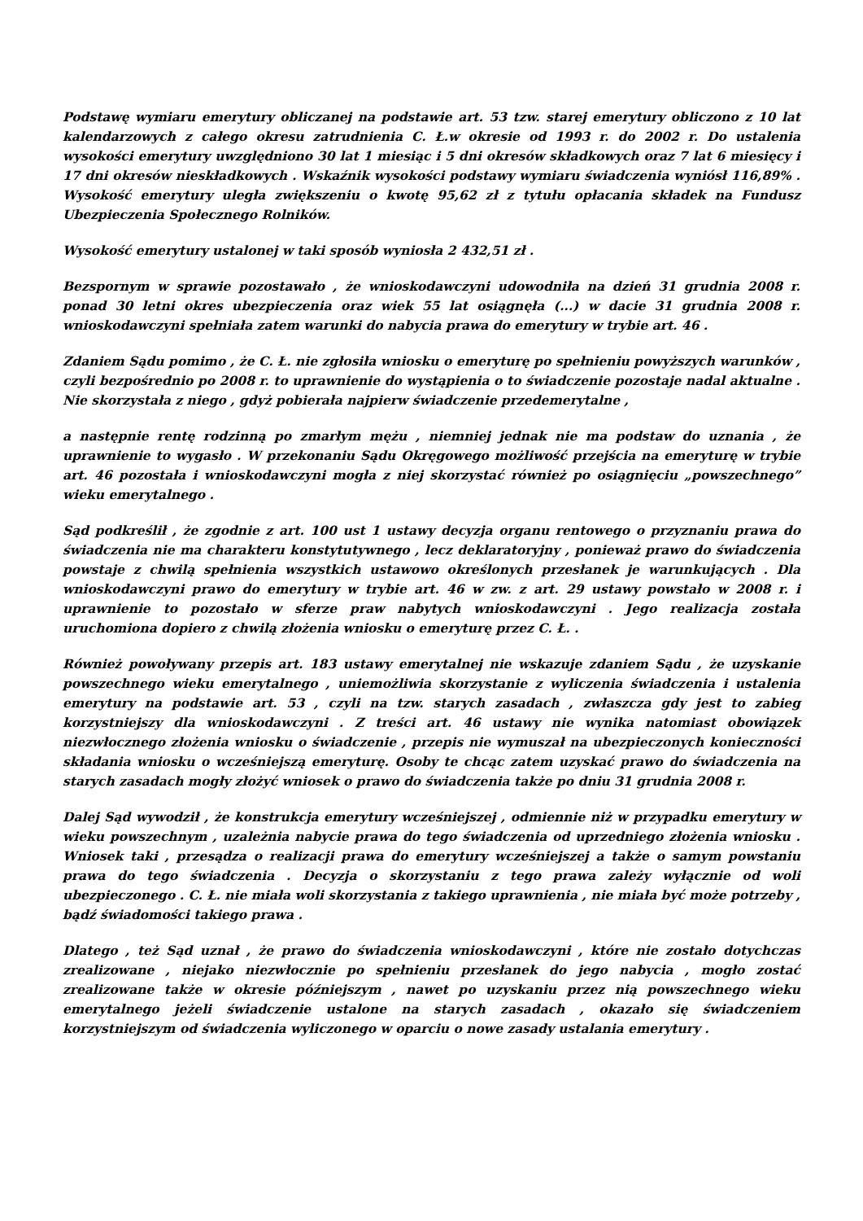Podstawę wymiaru emerytury obliczanej na podstawie art. 53 tzw. starej emerytury obliczono z 10 lat kalendarzowych z całego okresu zatrudnienia C. Ł.w okresie od 1993 r. do 2002 r. Do ustalenia wysokości emerytury uwzględniono 30 lat 1 miesiąc i 5 dni okresów składkowych oraz 7 lat 6 miesięcy i 17 dni okresów nieskładkowych . Wskaźnik wysokości podstawy wymiaru świadczenia wyniósł 116,89% . Wysokość emerytury uległa zwiększeniu o kwotę 95,62 zł z tytułu opłacania składek na Fundusz Ubezpieczenia Społecznego Rolników.
Wysokość emerytury ustalonej w taki sposób wyniosła 2 432,51 zł .
Bezspornym w sprawie pozostawało , że wnioskodawczyni udowodniła na dzień 31 grudnia 2008 r. ponad 30 letni okres ubezpieczenia oraz wiek 55 lat osiągnęła (...) w dacie 31 grudnia 2008 r. wnioskodawczyni spełniała zatem warunki do nabycia prawa do emerytury w trybie art. 46 .
Zdaniem Sądu pomimo , że C. Ł. nie zgłosiła wniosku o emeryturę po spełnieniu powyższych warunków , czyli bezpośrednio po 2008 r. to uprawnienie do wystąpienia o to świadczenie pozostaje nadal aktualne . Nie skorzystała z niego , gdyż pobierała najpierw świadczenie przedemerytalne ,
a następnie rentę rodzinną po zmarłym mężu , niemniej jednak nie ma podstaw do uznania , że uprawnienie to wygasło . W przekonaniu Sądu Okręgowego możliwość przejścia na emeryturę w trybie art. 46 pozostała i wnioskodawczyni mogła z niej skorzystać również po osiągnięciu „powszechnego” wieku emerytalnego .
Sąd podkreślił , że zgodnie z art. 100 ust 1 ustawy decyzja organu rentowego o przyznaniu prawa do świadczenia nie ma charakteru konstytutywnego , lecz deklaratoryjny , ponieważ prawo do świadczenia powstaje z chwilą spełnienia wszystkich ustawowo określonych przesłanek je warunkujących . Dla wnioskodawczyni prawo do emerytury w trybie art. 46 w zw. z art. 29 ustawy powstało w 2008 r. i uprawnienie to pozostało w sferze praw nabytych wnioskodawczyni . Jego realizacja została uruchomiona dopiero z chwilą złożenia wniosku o emeryturę przez C. Ł. .
Również powoływany przepis art. 183 ustawy emerytalnej nie wskazuje zdaniem Sądu , że uzyskanie powszechnego wieku emerytalnego , uniemożliwia skorzystanie z wyliczenia świadczenia i ustalenia emerytury na podstawie art. 53 , czyli na tzw. starych zasadach , zwłaszcza gdy jest to zabieg korzystniejszy dla wnioskodawczyni . Z treści art. 46 ustawy nie wynika natomiast obowiązek niezwłocznego złożenia wniosku o świadczenie , przepis nie wymuszał na ubezpieczonych konieczności składania wniosku o wcześniejszą emeryturę. Osoby te chcąc zatem uzyskać prawo do świadczenia na starych zasadach mogły złożyć wniosek o prawo do świadczenia także po dniu 31 grudnia 2008 r.
Dalej Sąd wywodził , że konstrukcja emerytury wcześniejszej , odmiennie niż w przypadku emerytury w wieku powszechnym , uzależnia nabycie prawa do tego świadczenia od uprzedniego złożenia wniosku . Wniosek taki , przesądza o realizacji prawa do emerytury wcześniejszej a także o samym powstaniu prawa do tego świadczenia . Decyzja o skorzystaniu z tego prawa zależy wyłącznie od woli ubezpieczonego . C. Ł. nie miała woli skorzystania z takiego uprawnienia , nie miała być może potrzeby , bądź świadomości takiego prawa .
Dlatego , też Sąd uznał , że prawo do świadczenia wnioskodawczyni , które nie zostało dotychczas zrealizowane , niejako niezwłocznie po spełnieniu przesłanek do jego nabycia , mogło zostać zrealizowane także w okresie późniejszym , nawet po uzyskaniu przez nią powszechnego wieku emerytalnego jeżeli świadczenie ustalone na starych zasadach , okazało się świadczeniem korzystniejszym od świadczenia wyliczonego w oparciu o nowe zasady ustalania emerytury .